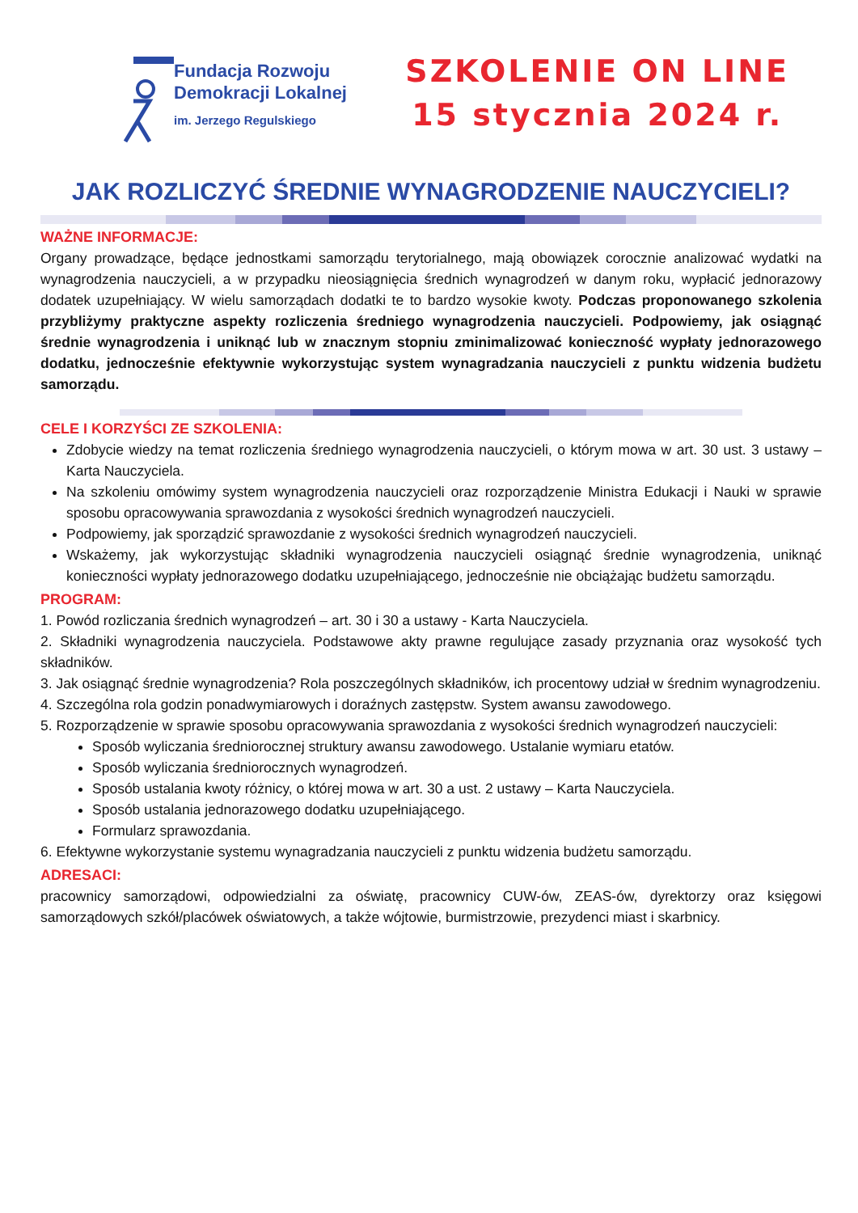Fundacja Rozwoju
Demokracji Lokalnej
im. Jerzego Regulskiego
SZKOLENIE ON LINE
15 stycznia 2024 r.
JAK ROZLICZYĆ ŚREDNIE WYNAGRODZENIE NAUCZYCIELI?
WAŻNE INFORMACJE:
Organy prowadzące, będące jednostkami samorządu terytorialnego, mają obowiązek corocznie analizować wydatki na wynagrodzenia nauczycieli, a w przypadku nieosiągnięcia średnich wynagrodzeń w danym roku, wypłacić jednorazowy dodatek uzupełniający. W wielu samorządach dodatki te to bardzo wysokie kwoty. Podczas proponowanego szkolenia przybliżymy praktyczne aspekty rozliczenia średniego wynagrodzenia nauczycieli. Podpowiemy, jak osiągnąć średnie wynagrodzenia i uniknąć lub w znacznym stopniu zminimalizować konieczność wypłaty jednorazowego dodatku, jednocześnie efektywnie wykorzystując system wynagradzania nauczycieli z punktu widzenia budżetu samorządu.
CELE I KORZYŚCI ZE SZKOLENIA:
Zdobycie wiedzy na temat rozliczenia średniego wynagrodzenia nauczycieli, o którym mowa w art. 30 ust. 3 ustawy – Karta Nauczyciela.
Na szkoleniu omówimy system wynagrodzenia nauczycieli oraz rozporządzenie Ministra Edukacji i Nauki w sprawie sposobu opracowywania sprawozdania z wysokości średnich wynagrodzeń nauczycieli.
Podpowiemy, jak sporządzić sprawozdanie z wysokości średnich wynagrodzeń nauczycieli.
Wskażemy, jak wykorzystując składniki wynagrodzenia nauczycieli osiągnąć średnie wynagrodzenia, uniknąć konieczności wypłaty jednorazowego dodatku uzupełniającego, jednocześnie nie obciążając budżetu samorządu.
PROGRAM:
1. Powód rozliczania średnich wynagrodzeń – art. 30 i 30 a ustawy - Karta Nauczyciela.
2. Składniki wynagrodzenia nauczyciela. Podstawowe akty prawne regulujące zasady przyznania oraz wysokość tych składników.
3. Jak osiągnąć średnie wynagrodzenia? Rola poszczególnych składników, ich procentowy udział w średnim wynagrodzeniu.
4. Szczególna rola godzin ponadwymiarowych i doraźnych zastępstw. System awansu zawodowego.
5. Rozporządzenie w sprawie sposobu opracowywania sprawozdania z wysokości średnich wynagrodzeń nauczycieli:
Sposób wyliczania średniorocznej struktury awansu zawodowego. Ustalanie wymiaru etatów.
Sposób wyliczania średniorocznych wynagrodzeń.
Sposób ustalania kwoty różnicy, o której mowa w art. 30 a ust. 2 ustawy – Karta Nauczyciela.
Sposób ustalania jednorazowego dodatku uzupełniającego.
Formularz sprawozdania.
6. Efektywne wykorzystanie systemu wynagradzania nauczycieli z punktu widzenia budżetu samorządu.
ADRESACI:
pracownicy samorządowi, odpowiedzialni za oświatę, pracownicy CUW-ów, ZEAS-ów, dyrektorzy oraz księgowi samorządowych szkół/placówek oświatowych, a także wójtowie, burmistrzowie, prezydenci miast i skarbnicy.